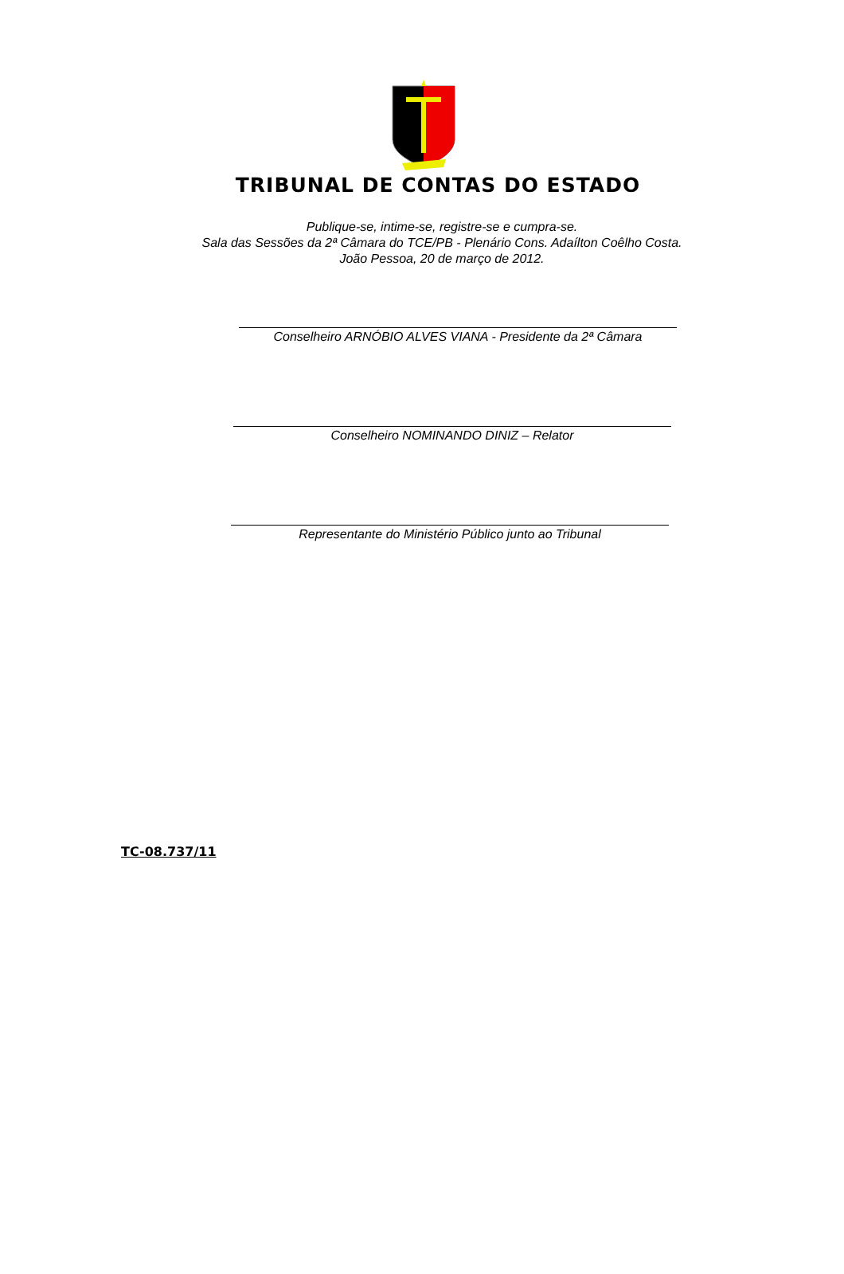TRIBUNAL DE CONTAS DO ESTADO
Publique-se, intime-se, registre-se e cumpra-se.
Sala das Sessões da 2ª Câmara do TCE/PB - Plenário Cons. Adaílton Coêlho Costa.
João Pessoa, 20 de março de 2012.
Conselheiro ARNÓBIO ALVES VIANA - Presidente da 2ª Câmara
Conselheiro NOMINANDO DINIZ – Relator
Representante do Ministério Público junto ao Tribunal
TC-08.737/11